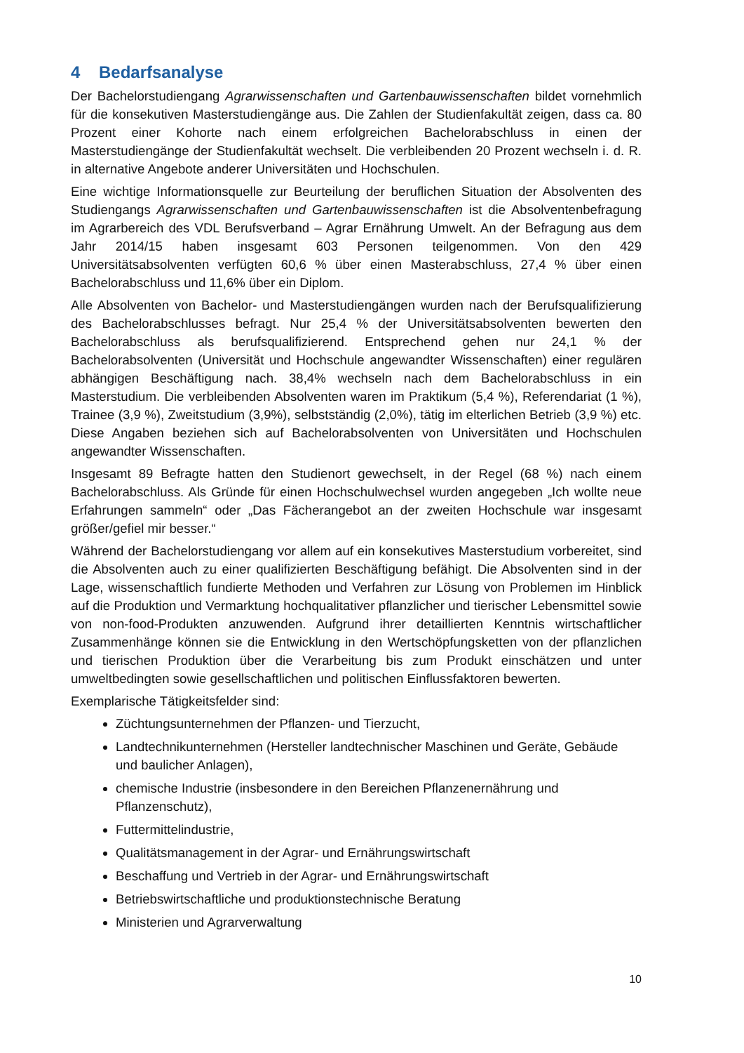4 Bedarfsanalyse
Der Bachelorstudiengang Agrarwissenschaften und Gartenbauwissenschaften bildet vornehmlich für die konsekutiven Masterstudiengänge aus. Die Zahlen der Studienfakultät zeigen, dass ca. 80 Prozent einer Kohorte nach einem erfolgreichen Bachelorabschluss in einen der Masterstudiengänge der Studienfakultät wechselt. Die verbleibenden 20 Prozent wechseln i. d. R. in alternative Angebote anderer Universitäten und Hochschulen.
Eine wichtige Informationsquelle zur Beurteilung der beruflichen Situation der Absolventen des Studiengangs Agrarwissenschaften und Gartenbauwissenschaften ist die Absolventenbefragung im Agrarbereich des VDL Berufsverband – Agrar Ernährung Umwelt. An der Befragung aus dem Jahr 2014/15 haben insgesamt 603 Personen teilgenommen. Von den 429 Universitätsabsolventen verfügten 60,6 % über einen Masterabschluss, 27,4 % über einen Bachelorabschluss und 11,6% über ein Diplom.
Alle Absolventen von Bachelor- und Masterstudiengängen wurden nach der Berufsqualifizierung des Bachelorabschlusses befragt. Nur 25,4 % der Universitätsabsolventen bewerten den Bachelorabschluss als berufsqualifizierend. Entsprechend gehen nur 24,1 % der Bachelorabsolventen (Universität und Hochschule angewandter Wissenschaften) einer regulären abhängigen Beschäftigung nach. 38,4% wechseln nach dem Bachelorabschluss in ein Masterstudium. Die verbleibenden Absolventen waren im Praktikum (5,4 %), Referendariat (1 %), Trainee (3,9 %), Zweitstudium (3,9%), selbstständig (2,0%), tätig im elterlichen Betrieb (3,9 %) etc. Diese Angaben beziehen sich auf Bachelorabsolventen von Universitäten und Hochschulen angewandter Wissenschaften.
Insgesamt 89 Befragte hatten den Studienort gewechselt, in der Regel (68 %) nach einem Bachelorabschluss. Als Gründe für einen Hochschulwechsel wurden angegeben „Ich wollte neue Erfahrungen sammeln“ oder „Das Fächerangebot an der zweiten Hochschule war insgesamt größer/gefiel mir besser.“
Während der Bachelorstudiengang vor allem auf ein konsekutives Masterstudium vorbereitet, sind die Absolventen auch zu einer qualifizierten Beschäftigung befähigt. Die Absolventen sind in der Lage, wissenschaftlich fundierte Methoden und Verfahren zur Lösung von Problemen im Hinblick auf die Produktion und Vermarktung hochqualitativer pflanzlicher und tierischer Lebensmittel sowie von non-food-Produkten anzuwenden. Aufgrund ihrer detaillierten Kenntnis wirtschaftlicher Zusammenhänge können sie die Entwicklung in den Wertschöpfungsketten von der pflanzlichen und tierischen Produktion über die Verarbeitung bis zum Produkt einschätzen und unter umweltbedingten sowie gesellschaftlichen und politischen Einflussfaktoren bewerten.
Exemplarische Tätigkeitsfelder sind:
Züchtungsunternehmen der Pflanzen- und Tierzucht,
Landtechnikunternehmen (Hersteller landtechnischer Maschinen und Geräte, Gebäude und baulicher Anlagen),
chemische Industrie (insbesondere in den Bereichen Pflanzenernährung und Pflanzenschutz),
Futtermittelindustrie,
Qualitätsmanagement in der Agrar- und Ernährungswirtschaft
Beschaffung und Vertrieb in der Agrar- und Ernährungswirtschaft
Betriebswirtschaftliche und produktionstechnische Beratung
Ministerien und Agrarverwaltung
10